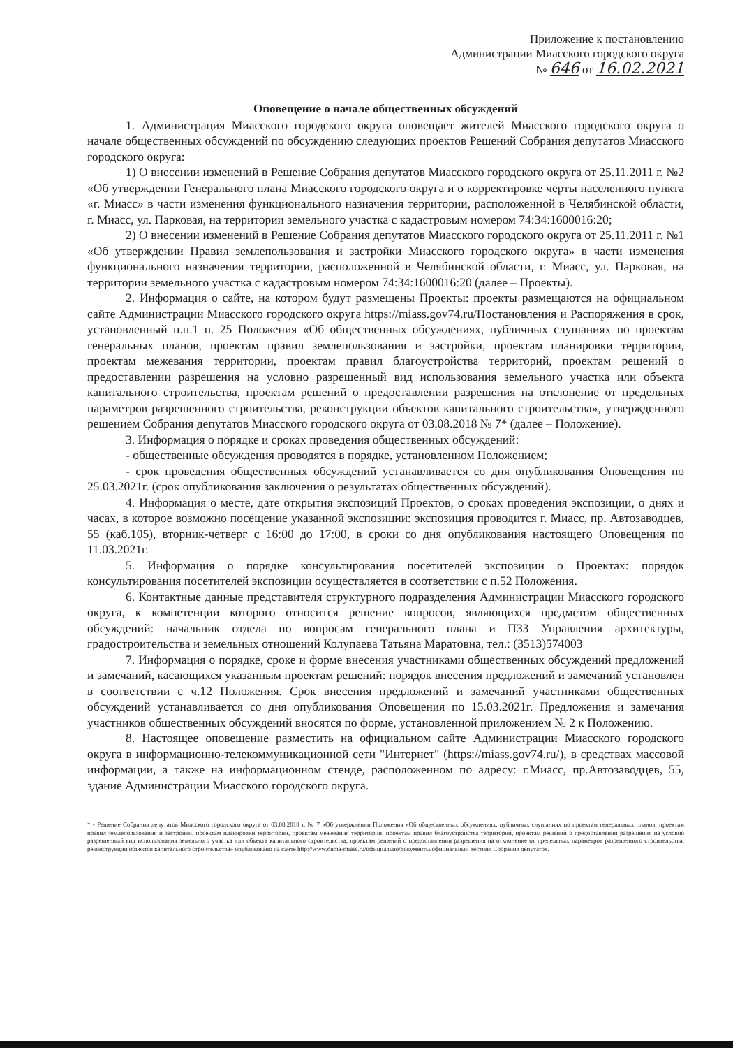Приложение к постановлению
Администрации Миасского городского округа
№ 646 от 16.02.2021
Оповещение о начале общественных обсуждений
1. Администрация Миасского городского округа оповещает жителей Миасского городского округа о начале общественных обсуждений по обсуждению следующих проектов Решений Собрания депутатов Миасского городского округа:
1) О внесении изменений в Решение Собрания депутатов Миасского городского округа от 25.11.2011 г. №2 «Об утверждении Генерального плана Миасского городского округа и о корректировке черты населенного пункта «г. Миасс» в части изменения функционального назначения территории, расположенной в Челябинской области, г. Миасс, ул. Парковая, на территории земельного участка с кадастровым номером 74:34:1600016:20;
2) О внесении изменений в Решение Собрания депутатов Миасского городского округа от 25.11.2011 г. №1 «Об утверждении Правил землепользования и застройки Миасского городского округа» в части изменения функционального назначения территории, расположенной в Челябинской области, г. Миасс, ул. Парковая, на территории земельного участка с кадастровым номером 74:34:1600016:20 (далее – Проекты).
2. Информация о сайте, на котором будут размещены Проекты: проекты размещаются на официальном сайте Администрации Миасского городского округа https://miass.gov74.ru/Постановления и Распоряжения в срок, установленный п.п.1 п. 25 Положения «Об общественных обсуждениях, публичных слушаниях по проектам генеральных планов, проектам правил землепользования и застройки, проектам планировки территории, проектам межевания территории, проектам правил благоустройства территорий, проектам решений о предоставлении разрешения на условно разрешенный вид использования земельного участка или объекта капитального строительства, проектам решений о предоставлении разрешения на отклонение от предельных параметров разрешенного строительства, реконструкции объектов капитального строительства», утвержденного решением Собрания депутатов Миасского городского округа от 03.08.2018 № 7* (далее – Положение).
3. Информация о порядке и сроках проведения общественных обсуждений:
- общественные обсуждения проводятся в порядке, установленном Положением;
- срок проведения общественных обсуждений устанавливается со дня опубликования Оповещения по 25.03.2021г. (срок опубликования заключения о результатах общественных обсуждений).
4. Информация о месте, дате открытия экспозиций Проектов, о сроках проведения экспозиции, о днях и часах, в которое возможно посещение указанной экспозиции: экспозиция проводится г. Миасс, пр. Автозаводцев, 55 (каб.105), вторник-четверг с 16:00 до 17:00, в сроки со дня опубликования настоящего Оповещения по 11.03.2021г.
5. Информация о порядке консультирования посетителей экспозиции о Проектах: порядок консультирования посетителей экспозиции осуществляется в соответствии с п.52 Положения.
6. Контактные данные представителя структурного подразделения Администрации Миасского городского округа, к компетенции которого относится решение вопросов, являющихся предметом общественных обсуждений: начальник отдела по вопросам генерального плана и ПЗЗ Управления архитектуры, градостроительства и земельных отношений Колупаева Татьяна Маратовна, тел.: (3513)574003
7. Информация о порядке, сроке и форме внесения участниками общественных обсуждений предложений и замечаний, касающихся указанным проектам решений: порядок внесения предложений и замечаний установлен в соответствии с ч.12 Положения. Срок внесения предложений и замечаний участниками общественных обсуждений устанавливается со дня опубликования Оповещения по 15.03.2021г. Предложения и замечания участников общественных обсуждений вносятся по форме, установленной приложением № 2 к Положению.
8. Настоящее оповещение разместить на официальном сайте Администрации Миасского городского округа в информационно-телекоммуникационной сети "Интернет" (https://miass.gov74.ru/), в средствах массовой информации, а также на информационном стенде, расположенном по адресу: г.Миасс, пр.Автозаводцев, 55, здание Администрации Миасского городского округа.
* - Решение Собрания депутатов Миасского городского округа от 03.08.2018 г. № 7 «Об утверждении Положения «Об общественных обсуждениях, публичных слушаниях по проектам генеральных планов, проектам правил землепользования и застройки, проектам планировки территории, проектам межевания территории, проектам правил благоустройства территорий, проектам решений о предоставлении разрешения на условно разрешенный вид использования земельного участка или объекта капитального строительства, проектам решений о предоставлении разрешения на отклонение от предельных параметров разрешенного строительства, реконструкции объектов капитального строительства» опубликовано на сайте http://www.duma-miass.ru/официально/документы/официальный вестник Собрания депутатов.